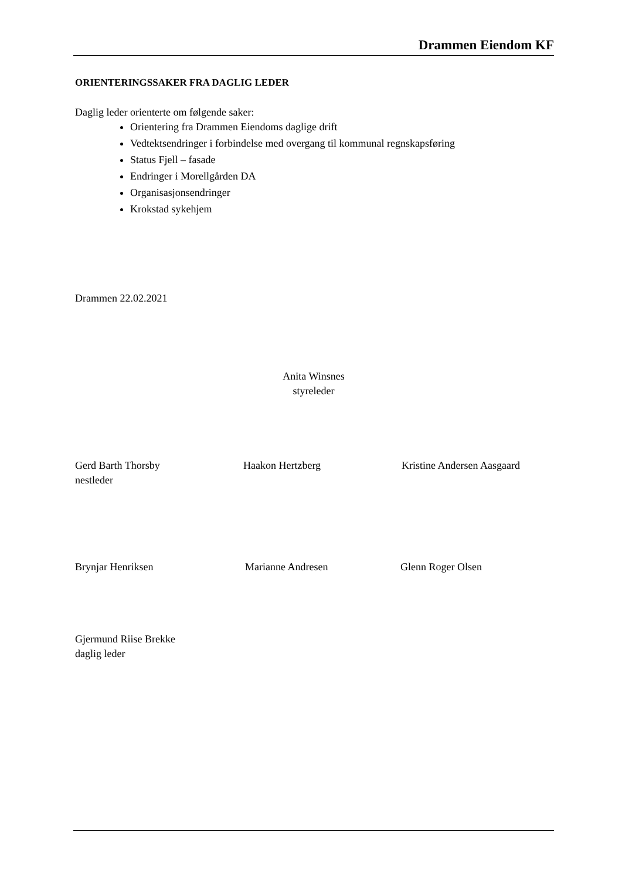Drammen Eiendom KF
ORIENTERINGSSAKER FRA DAGLIG LEDER
Daglig leder orienterte om følgende saker:
Orientering fra Drammen Eiendoms daglige drift
Vedtektsendringer i forbindelse med overgang til kommunal regnskapsføring
Status Fjell – fasade
Endringer i Morellgården DA
Organisasjonsendringer
Krokstad sykehjem
Drammen 22.02.2021
Anita Winsnes
styreleder
Gerd Barth Thorsby
nestleder
Haakon Hertzberg Kristine Andersen Aasgaard
Brynjar Henriksen Marianne Andresen Glenn Roger Olsen
Gjermund Riise Brekke
daglig leder